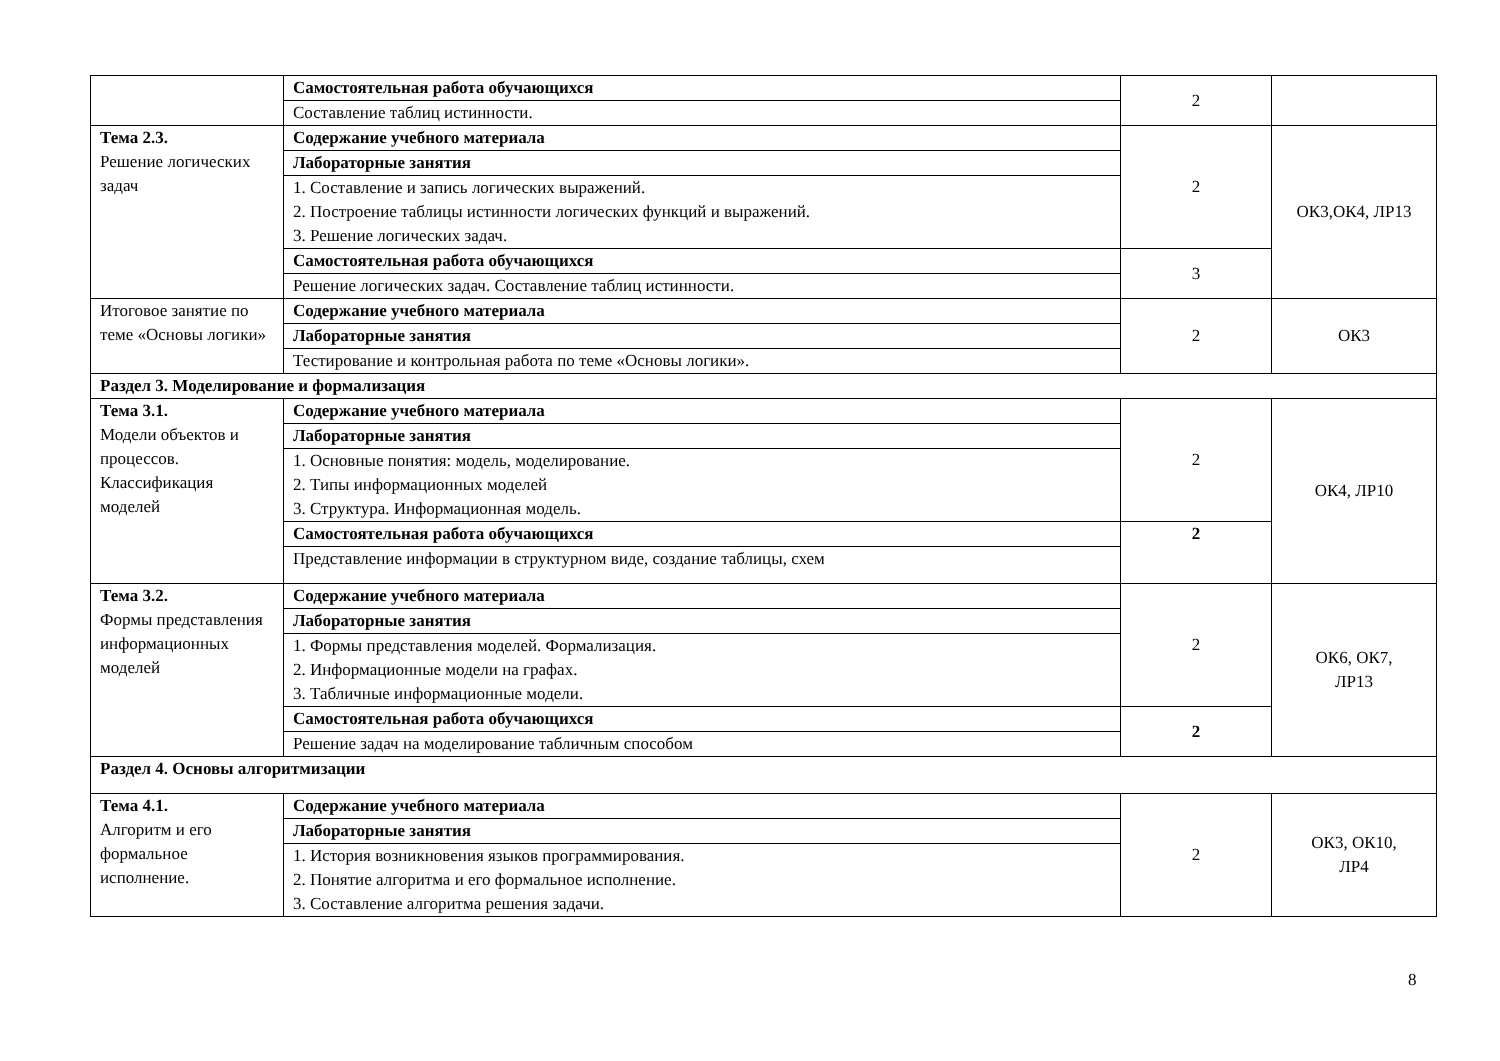| | Самостоятельная работа обучающихся | 2 | |
| | Составление таблиц истинности. | | |
| Тема 2.3. Решение логических задач | Содержание учебного материала | 2 | ОК3,ОК4, ЛР13 |
| | Лабораторные занятия | | |
| | 1. Составление и запись логических выражений. 2. Построение таблицы истинности логических функций и выражений. 3. Решение логических задач. | | |
| | Самостоятельная работа обучающихся | 3 | |
| | Решение логических задач. Составление таблиц истинности. | | |
| Итоговое занятие по теме «Основы логики» | Содержание учебного материала | 2 | ОК3 |
| | Лабораторные занятия | | |
| | Тестирование и контрольная работа по теме «Основы логики». | | |
| Раздел 3. Моделирование и формализация | | | |
| Тема 3.1. Модели объектов и процессов. Классификация моделей | Содержание учебного материала | 2 | ОК4, ЛР10 |
| | Лабораторные занятия | | |
| | 1. Основные понятия: модель, моделирование. 2. Типы информационных моделей 3. Структура. Информационная модель. | | |
| | Самостоятельная работа обучающихся | 2 | |
| | Представление информации в структурном виде, создание таблицы, схем | | |
| Тема 3.2. Формы представления информационных моделей | Содержание учебного материала | 2 | ОК6, ОК7, ЛР13 |
| | Лабораторные занятия | | |
| | 1. Формы представления моделей. Формализация. 2. Информационные модели на графах. 3. Табличные информационные модели. | | |
| | Самостоятельная работа обучающихся | 2 | |
| | Решение задач на моделирование табличным способом | | |
| Раздел 4. Основы алгоритмизации | | | |
| Тема 4.1. Алгоритм и его формальное исполнение. | Содержание учебного материала | 2 | ОК3, ОК10, ЛР4 |
| | Лабораторные занятия | | |
| | 1. История возникновения языков программирования. 2. Понятие алгоритма и его формальное исполнение. 3. Составление алгоритма решения задачи. | | |
8